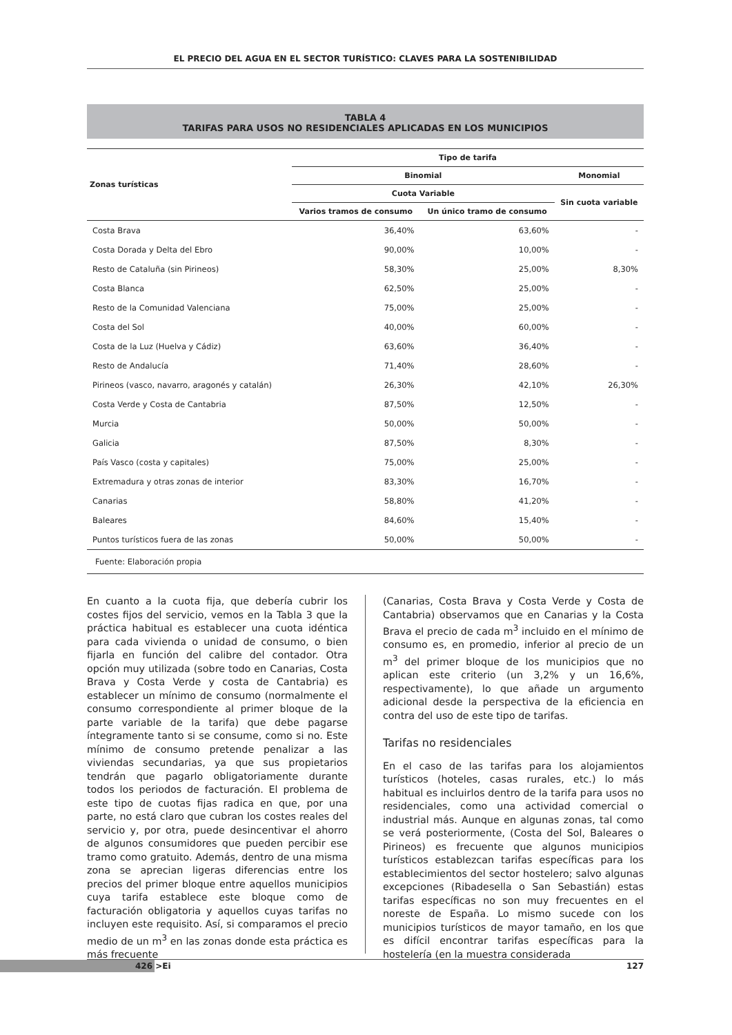EL PRECIO DEL AGUA EN EL SECTOR TURÍSTICO: CLAVES PARA LA SOSTENIBILIDAD
TABLA 4
TARIFAS PARA USOS NO RESIDENCIALES APLICADAS EN LOS MUNICIPIOS
| Zonas turísticas | Tipo de tarifa | | |
| --- | --- | --- | --- |
| | Binomial | | Monomial |
| | Cuota Variable | | Sin cuota variable |
| | Varios tramos de consumo | Un único tramo de consumo | |
| Costa Brava | 36,40% | 63,60% | - |
| Costa Dorada y Delta del Ebro | 90,00% | 10,00% | - |
| Resto de Cataluña (sin Pirineos) | 58,30% | 25,00% | 8,30% |
| Costa Blanca | 62,50% | 25,00% | - |
| Resto de la Comunidad Valenciana | 75,00% | 25,00% | - |
| Costa del Sol | 40,00% | 60,00% | - |
| Costa de la Luz (Huelva y Cádiz) | 63,60% | 36,40% | - |
| Resto de Andalucía | 71,40% | 28,60% | - |
| Pirineos (vasco, navarro, aragonés y catalán) | 26,30% | 42,10% | 26,30% |
| Costa Verde y Costa de Cantabria | 87,50% | 12,50% | - |
| Murcia | 50,00% | 50,00% | - |
| Galicia | 87,50% | 8,30% | - |
| País Vasco (costa y capitales) | 75,00% | 25,00% | - |
| Extremadura y otras zonas de interior | 83,30% | 16,70% | - |
| Canarias | 58,80% | 41,20% | - |
| Baleares | 84,60% | 15,40% | - |
| Puntos turísticos fuera de las zonas | 50,00% | 50,00% | - |
| Fuente: Elaboración propia | | | |
En cuanto a la cuota fija, que debería cubrir los costes fijos del servicio, vemos en la Tabla 3 que la práctica habitual es establecer una cuota idéntica para cada vivienda o unidad de consumo, o bien fijarla en función del calibre del contador. Otra opción muy utilizada (sobre todo en Canarias, Costa Brava y Costa Verde y costa de Cantabria) es establecer un mínimo de consumo (normalmente el consumo correspondiente al primer bloque de la parte variable de la tarifa) que debe pagarse íntegramente tanto si se consume, como si no. Este mínimo de consumo pretende penalizar a las viviendas secundarias, ya que sus propietarios tendrán que pagarlo obligatoriamente durante todos los periodos de facturación. El problema de este tipo de cuotas fijas radica en que, por una parte, no está claro que cubran los costes reales del servicio y, por otra, puede desincentivar el ahorro de algunos consumidores que pueden percibir ese tramo como gratuito. Además, dentro de una misma zona se aprecian ligeras diferencias entre los precios del primer bloque entre aquellos municipios cuya tarifa establece este bloque como de facturación obligatoria y aquellos cuyas tarifas no incluyen este requisito. Así, si comparamos el precio medio de un m<sup>3</sup> en las zonas donde esta práctica es más frecuente
(Canarias, Costa Brava y Costa Verde y Costa de Cantabria) observamos que en Canarias y la Costa Brava el precio de cada m<sup>3</sup> incluido en el mínimo de consumo es, en promedio, inferior al precio de un m<sup>3</sup> del primer bloque de los municipios que no aplican este criterio (un 3,2% y un 16,6%, respectivamente), lo que añade un argumento adicional desde la perspectiva de la eficiencia en contra del uso de este tipo de tarifas.
Tarifas no residenciales
En el caso de las tarifas para los alojamientos turísticos (hoteles, casas rurales, etc.) lo más habitual es incluirlos dentro de la tarifa para usos no residenciales, como una actividad comercial o industrial más. Aunque en algunas zonas, tal como se verá posteriormente, (Costa del Sol, Baleares o Pirineos) es frecuente que algunos municipios turísticos establezcan tarifas específicas para los establecimientos del sector hostelero; salvo algunas excepciones (Ribadesella o San Sebastián) estas tarifas específicas no son muy frecuentes en el noreste de España. Lo mismo sucede con los municipios turísticos de mayor tamaño, en los que es difícil encontrar tarifas específicas para la hostelería (en la muestra considerada
426 >Ei 127